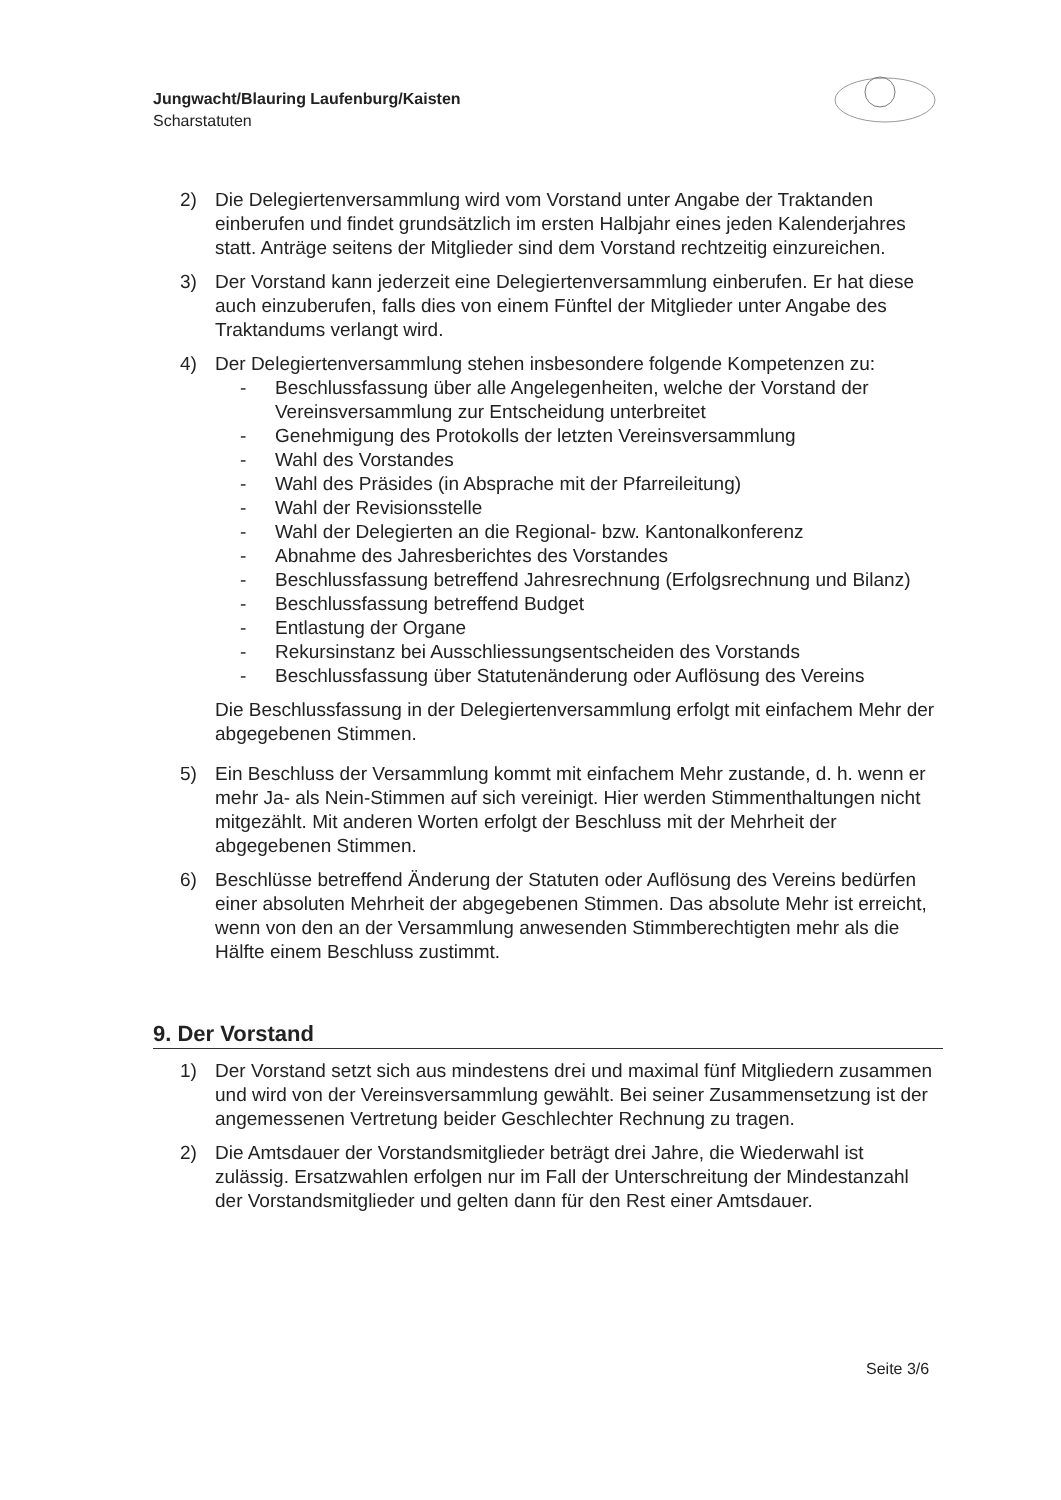Jungwacht/Blauring Laufenburg/Kaisten
Scharstatuten
2) Die Delegiertenversammlung wird vom Vorstand unter Angabe der Traktanden einberufen und findet grundsätzlich im ersten Halbjahr eines jeden Kalenderjahres statt. Anträge seitens der Mitglieder sind dem Vorstand rechtzeitig einzureichen.
3) Der Vorstand kann jederzeit eine Delegiertenversammlung einberufen. Er hat diese auch einzuberufen, falls dies von einem Fünftel der Mitglieder unter Angabe des Traktandums verlangt wird.
4) Der Delegiertenversammlung stehen insbesondere folgende Kompetenzen zu:
- Beschlussfassung über alle Angelegenheiten, welche der Vorstand der Vereinsversammlung zur Entscheidung unterbreitet
- Genehmigung des Protokolls der letzten Vereinsversammlung
- Wahl des Vorstandes
- Wahl des Präsides (in Absprache mit der Pfarreileitung)
- Wahl der Revisionsstelle
- Wahl der Delegierten an die Regional- bzw. Kantonalkonferenz
- Abnahme des Jahresberichtes des Vorstandes
- Beschlussfassung betreffend Jahresrechnung (Erfolgsrechnung und Bilanz)
- Beschlussfassung betreffend Budget
- Entlastung der Organe
- Rekursinstanz bei Ausschliessungsentscheiden des Vorstands
- Beschlussfassung über Statutenänderung oder Auflösung des Vereins
Die Beschlussfassung in der Delegiertenversammlung erfolgt mit einfachem Mehr der abgegebenen Stimmen.
5) Ein Beschluss der Versammlung kommt mit einfachem Mehr zustande, d. h. wenn er mehr Ja- als Nein-Stimmen auf sich vereinigt. Hier werden Stimmenthaltungen nicht mitgezählt. Mit anderen Worten erfolgt der Beschluss mit der Mehrheit der abgegebenen Stimmen.
6) Beschlüsse betreffend Änderung der Statuten oder Auflösung des Vereins bedürfen einer absoluten Mehrheit der abgegebenen Stimmen. Das absolute Mehr ist erreicht, wenn von den an der Versammlung anwesenden Stimmberechtigten mehr als die Hälfte einem Beschluss zustimmt.
9. Der Vorstand
1) Der Vorstand setzt sich aus mindestens drei und maximal fünf Mitgliedern zusammen und wird von der Vereinsversammlung gewählt. Bei seiner Zusammensetzung ist der angemessenen Vertretung beider Geschlechter Rechnung zu tragen.
2) Die Amtsdauer der Vorstandsmitglieder beträgt drei Jahre, die Wiederwahl ist zulässig. Ersatzwahlen erfolgen nur im Fall der Unterschreitung der Mindestanzahl der Vorstandsmitglieder und gelten dann für den Rest einer Amtsdauer.
Seite 3/6